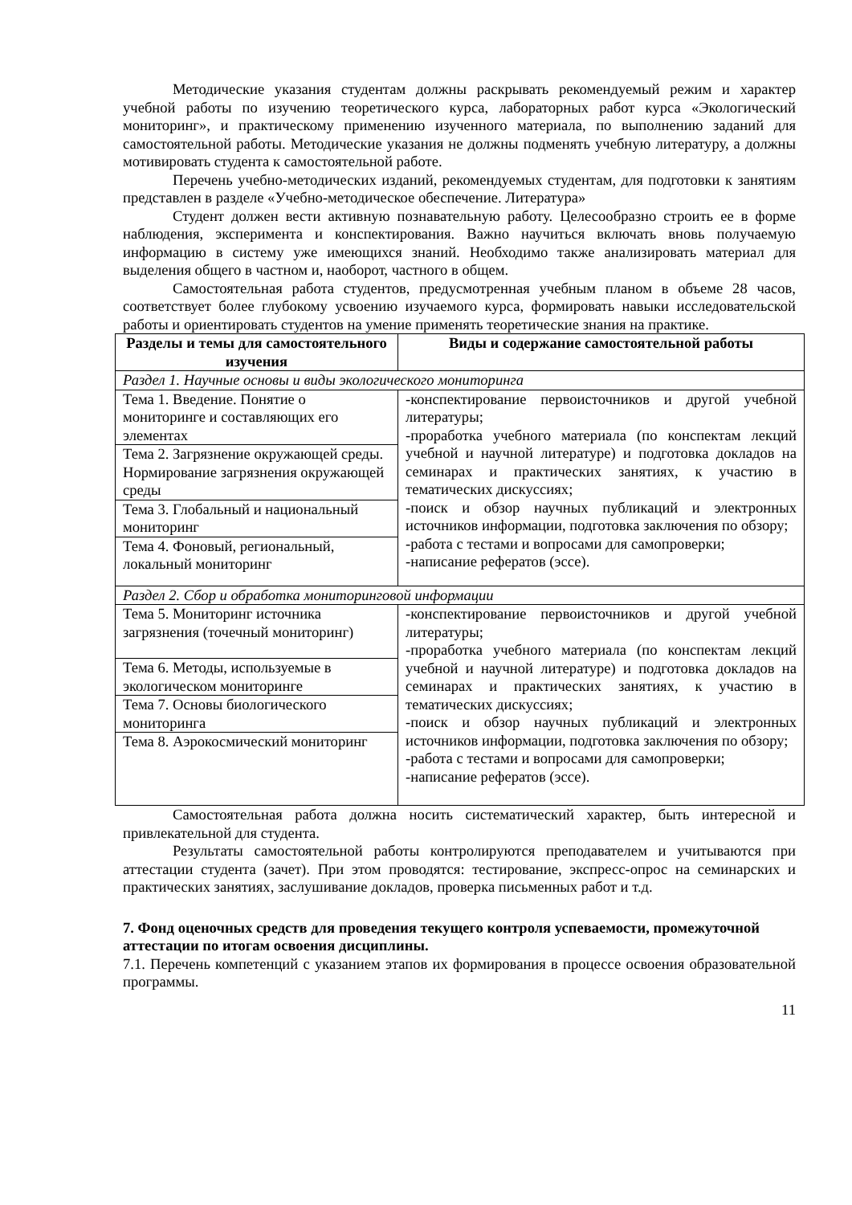Методические указания студентам должны раскрывать рекомендуемый режим и характер учебной работы по изучению теоретического курса, лабораторных работ курса «Экологический мониторинг», и практическому применению изученного материала, по выполнению заданий для самостоятельной работы. Методические указания не должны подменять учебную литературу, а должны мотивировать студента к самостоятельной работе.
Перечень учебно-методических изданий, рекомендуемых студентам, для подготовки к занятиям представлен в разделе «Учебно-методическое обеспечение. Литература»
Студент должен вести активную познавательную работу. Целесообразно строить ее в форме наблюдения, эксперимента и конспектирования. Важно научиться включать вновь получаемую информацию в систему уже имеющихся знаний. Необходимо также анализировать материал для выделения общего в частном и, наоборот, частного в общем.
Самостоятельная работа студентов, предусмотренная учебным планом в объеме 28 часов, соответствует более глубокому усвоению изучаемого курса, формировать навыки исследовательской работы и ориентировать студентов на умение применять теоретические знания на практике.
| Разделы и темы для самостоятельного изучения | Виды и содержание самостоятельной работы |
| --- | --- |
| Раздел 1. Научные основы и виды экологического мониторинга | |
| Тема 1. Введение. Понятие о мониторинге и составляющих его элементах | -конспектирование первоисточников и другой учебной литературы; -проработка учебного материала (по конспектам лекций учебной и научной литературе) и подготовка докладов на семинарах и практических занятиях, к участию в тематических дискуссиях; -поиск и обзор научных публикаций и электронных источников информации, подготовка заключения по обзору; -работа с тестами и вопросами для самопроверки; -написание рефератов (эссе). |
| Тема 2. Загрязнение окружающей среды. Нормирование загрязнения окружающей среды | |
| Тема 3. Глобальный и национальный мониторинг | |
| Тема 4. Фоновый, региональный, локальный мониторинг | |
| Раздел 2. Сбор и обработка мониторинговой информации | |
| Тема 5. Мониторинг источника загрязнения (точечный мониторинг) | -конспектирование первоисточников и другой учебной литературы; -проработка учебного материала (по конспектам лекций учебной и научной литературе) и подготовка докладов на семинарах и практических занятиях, к участию в тематических дискуссиях; -поиск и обзор научных публикаций и электронных источников информации, подготовка заключения по обзору; -работа с тестами и вопросами для самопроверки; -написание рефератов (эссе). |
| Тема 6. Методы, используемые в экологическом мониторинге | |
| Тема 7. Основы биологического мониторинга | |
| Тема 8. Аэрокосмический мониторинг | |
Самостоятельная работа должна носить систематический характер, быть интересной и привлекательной для студента.
Результаты самостоятельной работы контролируются преподавателем и учитываются при аттестации студента (зачет). При этом проводятся: тестирование, экспресс-опрос на семинарских и практических занятиях, заслушивание докладов, проверка письменных работ и т.д.
7. Фонд оценочных средств для проведения текущего контроля успеваемости, промежуточной аттестации по итогам освоения дисциплины.
7.1. Перечень компетенций с указанием этапов их формирования в процессе освоения образовательной программы.
11